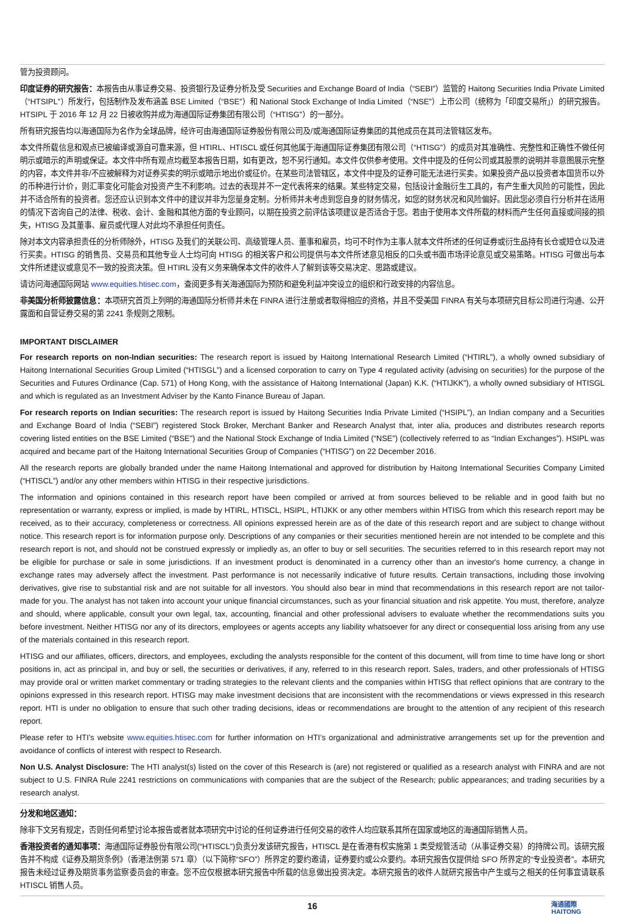管为投资顾问。
印度证券的研究报告：本报告由从事证券交易、投资银行及证券分析及受 Securities and Exchange Board of India（“SEBI”）监管的 Haitong Securities India Private Limited（“HTSIPL”）所发行，包括制作及发布涵盖 BSE Limited（“BSE”）和 National Stock Exchange of India Limited（“NSE”）上市公司（统称为「印度交易所」）的研究报告。HTSIPL 于 2016 年 12 月 22 日被收购并成为海通国际证券集团有限公司（“HTISG”）的一部分。
所有研究报告均以海通国际为名作为全球品牌，经许可由海通国际证券股份有限公司及/或海通国际证券集团的其他成员在其司法管辖区发布。
本文件所载信息和观点已被编译或源自可靠来源，但 HTIRL、HTISCL 或任何其他属于海通国际证券集团有限公司（“HTISG”）的成员对其准确性、完整性和正确性不做任何明示或暗示的声明或保证。本文件中所有观点均截至本报告日期，如有更改，恕不另行通知。本文件仅供参考使用。文件中提及的任何公司或其股票的说明并非意图展示完整的内容，本文件并非/不应被解释为对证券买卖的明示或暗示地出价或征价。在某些司法管辖区，本文件中提及的证券可能无法进行买卖。如果投资产品以投资者本国货币以外的币种进行计价，则汇率变化可能会对投资产生不利影响。过去的表现并不一定代表将来的结果。某些特定交易，包括设计金融衍生工具的，有产生重大风险的可能性，因此并不适合所有的投资者。您还应认识到本文件中的建议并非为您量身定制。分析师并未考虑到您自身的财务情况，如您的财务状况和风险偏好。因此您必须自行分析并在适用的情况下咨询自己的法律、税收、会计、金融和其他方面的专业顾问，以期在投资之前评估该项建议是否适合于您。若由于使用本文件所载的材料而产生任何直接或间接的损失，HTISG 及其董事、雇员或代理人对此均不承担任何责任。
除对本文内容承担责任的分析师除外，HTISG 及我们的关联公司、高级管理人员、董事和雇员，均可不时作为主事人就本文件所述的任何证券或衍生品持有长仓或短仓以及进行买卖。HTISG 的销售员、交易员和其他专业人士均可向 HTISG 的相关客户和公司提供与本文件所述意见相反的口头或书面市场评论意见或交易策略。HTISG 可做出与本文件所述建议或意见不一致的投资决策。但 HTIRL 没有义务来确保本文件的收件人了解到该等交易决定、思路或建议。
请访问海通国际网站 www.equities.htisec.com，查阅更多有关海通国际为预防和避免利益冲突设立的组织和行政安排的内容信息。
非美国分析师披露信息：本项研究首页上列明的海通国际分析师并未在 FINRA 进行注册或者取得相应的资格，并且不受美国 FINRA 有关与本项研究目标公司进行沟通、公开露面和自营证券交易的第 2241 条规则之限制。
IMPORTANT DISCLAIMER
For research reports on non-Indian securities: The research report is issued by Haitong International Research Limited (“HTIRL”), a wholly owned subsidiary of Haitong International Securities Group Limited (“HTISGL”) and a licensed corporation to carry on Type 4 regulated activity (advising on securities) for the purpose of the Securities and Futures Ordinance (Cap. 571) of Hong Kong, with the assistance of Haitong International (Japan) K.K. (“HTIJKK”), a wholly owned subsidiary of HTISGL and which is regulated as an Investment Adviser by the Kanto Finance Bureau of Japan.
For research reports on Indian securities: The research report is issued by Haitong Securities India Private Limited (“HSIPL”), an Indian company and a Securities and Exchange Board of India (“SEBI”) registered Stock Broker, Merchant Banker and Research Analyst that, inter alia, produces and distributes research reports covering listed entities on the BSE Limited (“BSE”) and the National Stock Exchange of India Limited (“NSE”) (collectively referred to as “Indian Exchanges”). HSIPL was acquired and became part of the Haitong International Securities Group of Companies (“HTISG”) on 22 December 2016.
All the research reports are globally branded under the name Haitong International and approved for distribution by Haitong International Securities Company Limited (“HTISCL”) and/or any other members within HTISG in their respective jurisdictions.
The information and opinions contained in this research report have been compiled or arrived at from sources believed to be reliable and in good faith but no representation or warranty, express or implied, is made by HTIRL, HTISCL, HSIPL, HTIJKK or any other members within HTISG from which this research report may be received, as to their accuracy, completeness or correctness. All opinions expressed herein are as of the date of this research report and are subject to change without notice. This research report is for information purpose only. Descriptions of any companies or their securities mentioned herein are not intended to be complete and this research report is not, and should not be construed expressly or impliedly as, an offer to buy or sell securities. The securities referred to in this research report may not be eligible for purchase or sale in some jurisdictions. If an investment product is denominated in a currency other than an investor's home currency, a change in exchange rates may adversely affect the investment. Past performance is not necessarily indicative of future results. Certain transactions, including those involving derivatives, give rise to substantial risk and are not suitable for all investors. You should also bear in mind that recommendations in this research report are not tailor-made for you. The analyst has not taken into account your unique financial circumstances, such as your financial situation and risk appetite. You must, therefore, analyze and should, where applicable, consult your own legal, tax, accounting, financial and other professional advisers to evaluate whether the recommendations suits you before investment. Neither HTISG nor any of its directors, employees or agents accepts any liability whatsoever for any direct or consequential loss arising from any use of the materials contained in this research report.
HTISG and our affiliates, officers, directors, and employees, excluding the analysts responsible for the content of this document, will from time to time have long or short positions in, act as principal in, and buy or sell, the securities or derivatives, if any, referred to in this research report. Sales, traders, and other professionals of HTISG may provide oral or written market commentary or trading strategies to the relevant clients and the companies within HTISG that reflect opinions that are contrary to the opinions expressed in this research report. HTISG may make investment decisions that are inconsistent with the recommendations or views expressed in this research report. HTI is under no obligation to ensure that such other trading decisions, ideas or recommendations are brought to the attention of any recipient of this research report.
Please refer to HTI’s website www.equities.htisec.com for further information on HTI’s organizational and administrative arrangements set up for the prevention and avoidance of conflicts of interest with respect to Research.
Non U.S. Analyst Disclosure: The HTI analyst(s) listed on the cover of this Research is (are) not registered or qualified as a research analyst with FINRA and are not subject to U.S. FINRA Rule 2241 restrictions on communications with companies that are the subject of the Research; public appearances; and trading securities by a research analyst.
分发和地区通知：
除非下文另有规定，否则任何希望讨论本报告或者就本项研究中讨论的任何证券进行任何交易的收件人均应联系其所在国家或地区的海通国际销售人员。
香港投资者的通知事项：海通国际证券股份有限公司(“HTISCL”)负责分发该研究报告，HTISCL 是在香港有权实施第 1 类受规管活动（从事证券交易）的持牌公司。该研究报告并不构成《证券及期货条例》（香港法例第 571 章）（以下简称“SFO”）所界定的要约邀请，证券要约或公众要约。本研究报告仅提供给 SFO 所界定的“专业投资者”。本研究报告未经过证券及期货事务监察委员会的审查。您不应仅根据本研究报告中所载的信息做出投资决定。本研究报告的收件人就研究报告中产生或与之相关的任何事宜请联系 HTISCL 销售人员。
16 海通國際
HAITONG